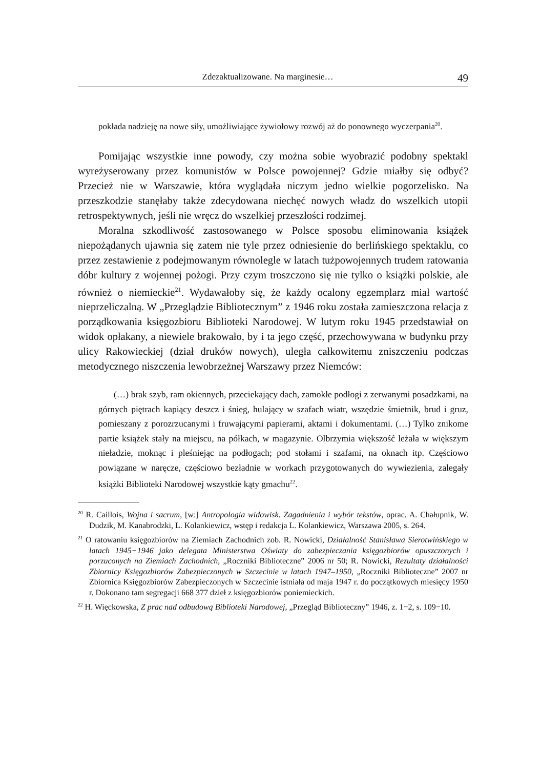Zdezaktualizowane. Na marginesie… 49
pokłada nadzieję na nowe siły, umożliwiające żywiołowy rozwój aż do ponownego wyczerpania<sup>20</sup>.
Pomijając wszystkie inne powody, czy można sobie wyobrazić podobny spektakl wyreżyserowany przez komunistów w Polsce powojennej? Gdzie miałby się odbyć? Przecież nie w Warszawie, która wyglądała niczym jedno wielkie pogorzelisko. Na przeszkodzie stanęłaby także zdecydowana niechęć nowych władz do wszelkich utopii retrospektywnych, jeśli nie wręcz do wszelkiej przeszłości rodzimej.
Moralna szkodliwość zastosowanego w Polsce sposobu eliminowania książek niepożądanych ujawnia się zatem nie tyle przez odniesienie do berlińskiego spektaklu, co przez zestawienie z podejmowanym równolegle w latach tużpowojennych trudem ratowania dóbr kultury z wojennej pożogi. Przy czym troszczono się nie tylko o książki polskie, ale również o niemieckie<sup>21</sup>. Wydawałoby się, że każdy ocalony egzemplarz miał wartość nieprzeliczalną. W „Przeglądzie Bibliotecznym” z 1946 roku została zamieszczona relacja z porządkowania księgozbioru Biblioteki Narodowej. W lutym roku 1945 przedstawiał on widok opłakany, a niewiele brakowało, by i ta jego część, przechowywana w budynku przy ulicy Rakowieckiej (dział druków nowych), uległa całkowitemu zniszczeniu podczas metodycznego niszczenia lewobrzeżnej Warszawy przez Niemców:
(…) brak szyb, ram okiennych, przeciekający dach, zamokłe podłogi z zerwanymi posadzkami, na górnych piętrach kapiący deszcz i śnieg, hulający w szafach wiatr, wszędzie śmietnik, brud i gruz, pomieszany z porozrzucanymi i fruwającymi papierami, aktami i dokumentami. (…) Tylko znikome partie książek stały na miejscu, na półkach, w magazynie. Olbrzymia większość leżała w większym nieładzie, moknąc i pleśniejąc na podłogach; pod stołami i szafami, na oknach itp. Częściowo powiązane w naręcze, częściowo bezładnie w workach przygotowanych do wywiezienia, zalegały książki Biblioteki Narodowej wszystkie kąty gmachu<sup>22</sup>.
<sup>20</sup> R. Caillois, Wojna i sacrum, [w:] Antropologia widowisk. Zagadnienia i wybór tekstów, oprac. A. Chałupnik, W. Dudzik, M. Kanabrodzki, L. Kolankiewicz, wstęp i redakcja L. Kolankiewicz, Warszawa 2005, s. 264.
<sup>21</sup> O ratowaniu księgozbiorów na Ziemiach Zachodnich zob. R. Nowicki, Działalność Stanisława Sierotwińskiego w latach 1945−1946 jako delegata Ministerstwa Oświaty do zabezpieczania księgozbiorów opuszczonych i porzuconych na Ziemiach Zachodnich, „Roczniki Biblioteczne” 2006 nr 50; R. Nowicki, Rezultaty działalności Zbiornicy Księgozbiorów Zabezpieczonych w Szczecinie w latach 1947–1950, „Roczniki Biblioteczne” 2007 nr Zbiornica Księgozbiorów Zabezpieczonych w Szczecinie istniała od maja 1947 r. do początkowych miesięcy 1950 r. Dokonano tam segregacji 668 377 dzieł z księgozbiorów poniemieckich.
<sup>22</sup> H. Więckowska, Z prac nad odbudową Biblioteki Narodowej, „Przegląd Biblioteczny” 1946, z. 1−2, s. 109−10.